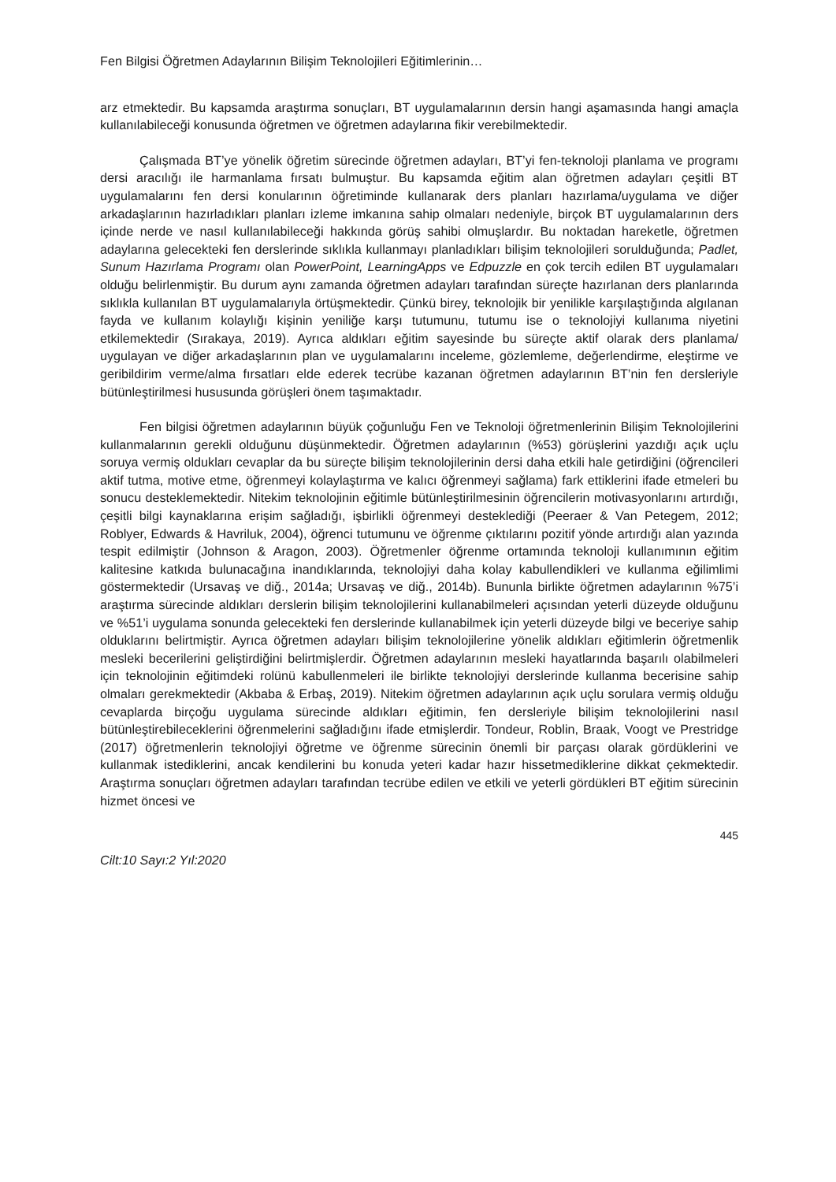Fen Bilgisi Öğretmen Adaylarının Bilişim Teknolojileri Eğitimlerinin…
arz etmektedir. Bu kapsamda araştırma sonuçları, BT uygulamalarının dersin hangi aşamasında hangi amaçla kullanılabileceği konusunda öğretmen ve öğretmen adaylarına fikir verebilmektedir.
Çalışmada BT’ye yönelik öğretim sürecinde öğretmen adayları, BT’yi fen-teknoloji planlama ve programı dersi aracılığı ile harmanlama fırsatı bulmuştur. Bu kapsamda eğitim alan öğretmen adayları çeşitli BT uygulamalarını fen dersi konularının öğretiminde kullanarak ders planları hazırlama/uygulama ve diğer arkadaşlarının hazırladıkları planları izleme imkanına sahip olmaları nedeniyle, birçok BT uygulamalarının ders içinde nerde ve nasıl kullanılabileceği hakkında görüş sahibi olmuşlardır. Bu noktadan hareketle, öğretmen adaylarına gelecekteki fen derslerinde sıklıkla kullanmayı planladıkları bilişim teknolojileri sorulduğunda; Padlet, Sunum Hazırlama Programı olan PowerPoint, LearningApps ve Edpuzzle en çok tercih edilen BT uygulamaları olduğu belirlenmiştir. Bu durum aynı zamanda öğretmen adayları tarafından süreçte hazırlanan ders planlarında sıklıkla kullanılan BT uygulamalarıyla örtüşmektedir. Çünkü birey, teknolojik bir yenilikle karşılaştığında algılanan fayda ve kullanım kolaylığı kişinin yeniliğe karşı tutumunu, tutumu ise o teknolojiyi kullanıma niyetini etkilemektedir (Sırakaya, 2019). Ayrıca aldıkları eğitim sayesinde bu süreçte aktif olarak ders planlama/ uygulayan ve diğer arkadaşlarının plan ve uygulamalarını inceleme, gözlemleme, değerlendirme, eleştirme ve geribildirim verme/alma fırsatları elde ederek tecrübe kazanan öğretmen adaylarının BT’nin fen dersleriyle bütünleştirilmesi hususunda görüşleri önem taşımaktadır.
Fen bilgisi öğretmen adaylarının büyük çoğunluğu Fen ve Teknoloji öğretmenlerinin Bilişim Teknolojilerini kullanmalarının gerekli olduğunu düşünmektedir. Öğretmen adaylarının (%53) görüşlerini yazdığı açık uçlu soruya vermiş oldukları cevaplar da bu süreçte bilişim teknolojilerinin dersi daha etkili hale getirdiğini (öğrencileri aktif tutma, motive etme, öğrenmeyi kolaylaştırma ve kalıcı öğrenmeyi sağlama) fark ettiklerini ifade etmeleri bu sonucu desteklemektedir. Nitekim teknolojinin eğitimle bütünleştirilmesinin öğrencilerin motivasyonlarını artırdığı, çeşitli bilgi kaynaklarına erişim sağladığı, işbirlikli öğrenmeyi desteklediği (Peeraer & Van Petegem, 2012; Roblyer, Edwards & Havriluk, 2004), öğrenci tutumunu ve öğrenme çıktılarını pozitif yönde artırdığı alan yazında tespit edilmiştir (Johnson & Aragon, 2003). Öğretmenler öğrenme ortamında teknoloji kullanımının eğitim kalitesine katkıda bulunacağına inandıklarında, teknolojiyi daha kolay kabullendikleri ve kullanma eğilimlimi göstermektedir (Ursavaş ve diğ., 2014a; Ursavaş ve diğ., 2014b). Bununla birlikte öğretmen adaylarının %75’i araştırma sürecinde aldıkları derslerin bilişim teknolojilerini kullanabilmeleri açısından yeterli düzeyde olduğunu ve %51’i uygulama sonunda gelecekteki fen derslerinde kullanabilmek için yeterli düzeyde bilgi ve beceriye sahip olduklarını belirtmiştir. Ayrıca öğretmen adayları bilişim teknolojilerine yönelik aldıkları eğitimlerin öğretmenlik mesleki becerilerini geliştirdiğini belirtmişlerdir. Öğretmen adaylarının mesleki hayatlarında başarılı olabilmeleri için teknolojinin eğitimdeki rolünü kabullenmeleri ile birlikte teknolojiyi derslerinde kullanma becerisine sahip olmaları gerekmektedir (Akbaba & Erbaş, 2019). Nitekim öğretmen adaylarının açık uçlu sorulara vermiş olduğu cevaplarda birçoğu uygulama sürecinde aldıkları eğitimin, fen dersleriyle bilişim teknolojilerini nasıl bütünleştirebileceklerini öğrenmelerini sağladığını ifade etmişlerdir. Tondeur, Roblin, Braak, Voogt ve Prestridge (2017) öğretmenlerin teknolojiyi öğretme ve öğrenme sürecinin önemli bir parçası olarak gördüklerini ve kullanmak istediklerini, ancak kendilerini bu konuda yeteri kadar hazır hissetmediklerine dikkat çekmektedir. Araştırma sonuçları öğretmen adayları tarafından tecrübe edilen ve etkili ve yeterli gördükleri BT eğitim sürecinin hizmet öncesi ve
445
Cilt:10 Sayı:2 Yıl:2020